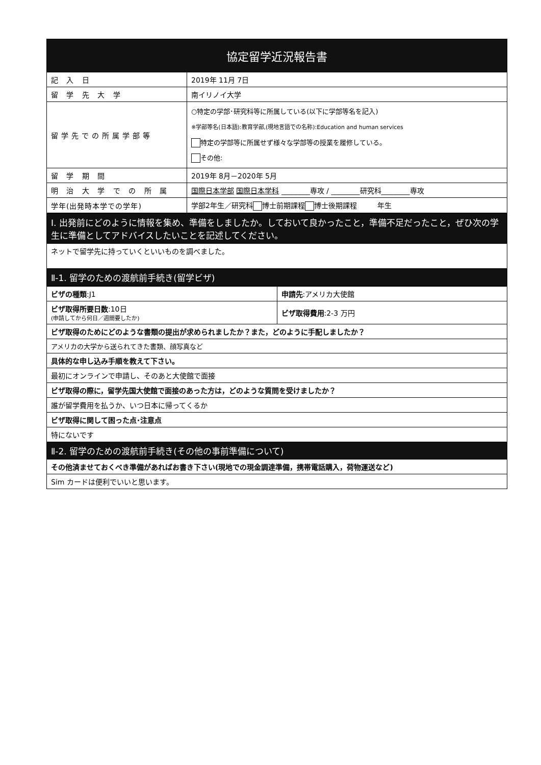| 協定留学近況報告書 | |
| --- | --- |
| 記 入 日 | 2019年 11月 7日 |
| 留 学 先 大 学 | 南イリノイ大学 |
| 留学先での所属学部等 | ○特定の学部･研究科等に所属している(以下に学部等名を記入) ※学部等名(日本語):教育学部,(現地言語での名称):Education and human services 特定の学部等に所属せず様々な学部等の授業を履修している。 その他: |
| 留 学 期 間 | 2019年 8月－2020年 5月 |
| 明 治 大 学 で の 所 属 | 国際日本学部 国際日本学科 ________専攻 / ________研究科________専攻 |
| 学年(出発時本学での学年) | 学部2年生／研究科 博士前期課程 博士後期課程 年生 |
| I. 出発前にどのように情報を集め、準備をしましたか。しておいて良かったこと，準備不足だったこと，ぜひ次の学生に準備としてアドバイスしたいことを記述してください。 |
| ネットで留学先に持っていくといいものを調べました。 |
| Ⅱ-1. 留学のための渡航前手続き(留学ビザ) |
| ビザの種類 :J1 | 申請先 :アメリカ大使館 |
| ビザ取得所要日数 :10日 (申請してから何日／週間要したか) | ビザ取得費用 :2-3 万円 |
| ビザ取得のためにどのような書類の提出が求められましたか？また，どのように手配しましたか？ | |
| アメリカの大学から送られてきた書類、顔写真など | |
| 具体的な申し込み手順を教えて下さい。 | |
| 最初にオンラインで申請し、そのあと大使館で面接 | |
| ビザ取得の際に，留学先国大使館で面接のあった方は，どのような質問を受けましたか？ | |
| 誰が留学費用を払うか、いつ日本に帰ってくるか | |
| ビザ取得に関して困った点･注意点 | |
| 特にないです | |
| Ⅱ-2. 留学のための渡航前手続き(その他の事前準備について) | |
| その他済ませておくべき準備があればお書き下さい(現地での現金調達準備，携帯電話購入，荷物運送など) | |
| Sim カードは便利でいいと思います。 | |